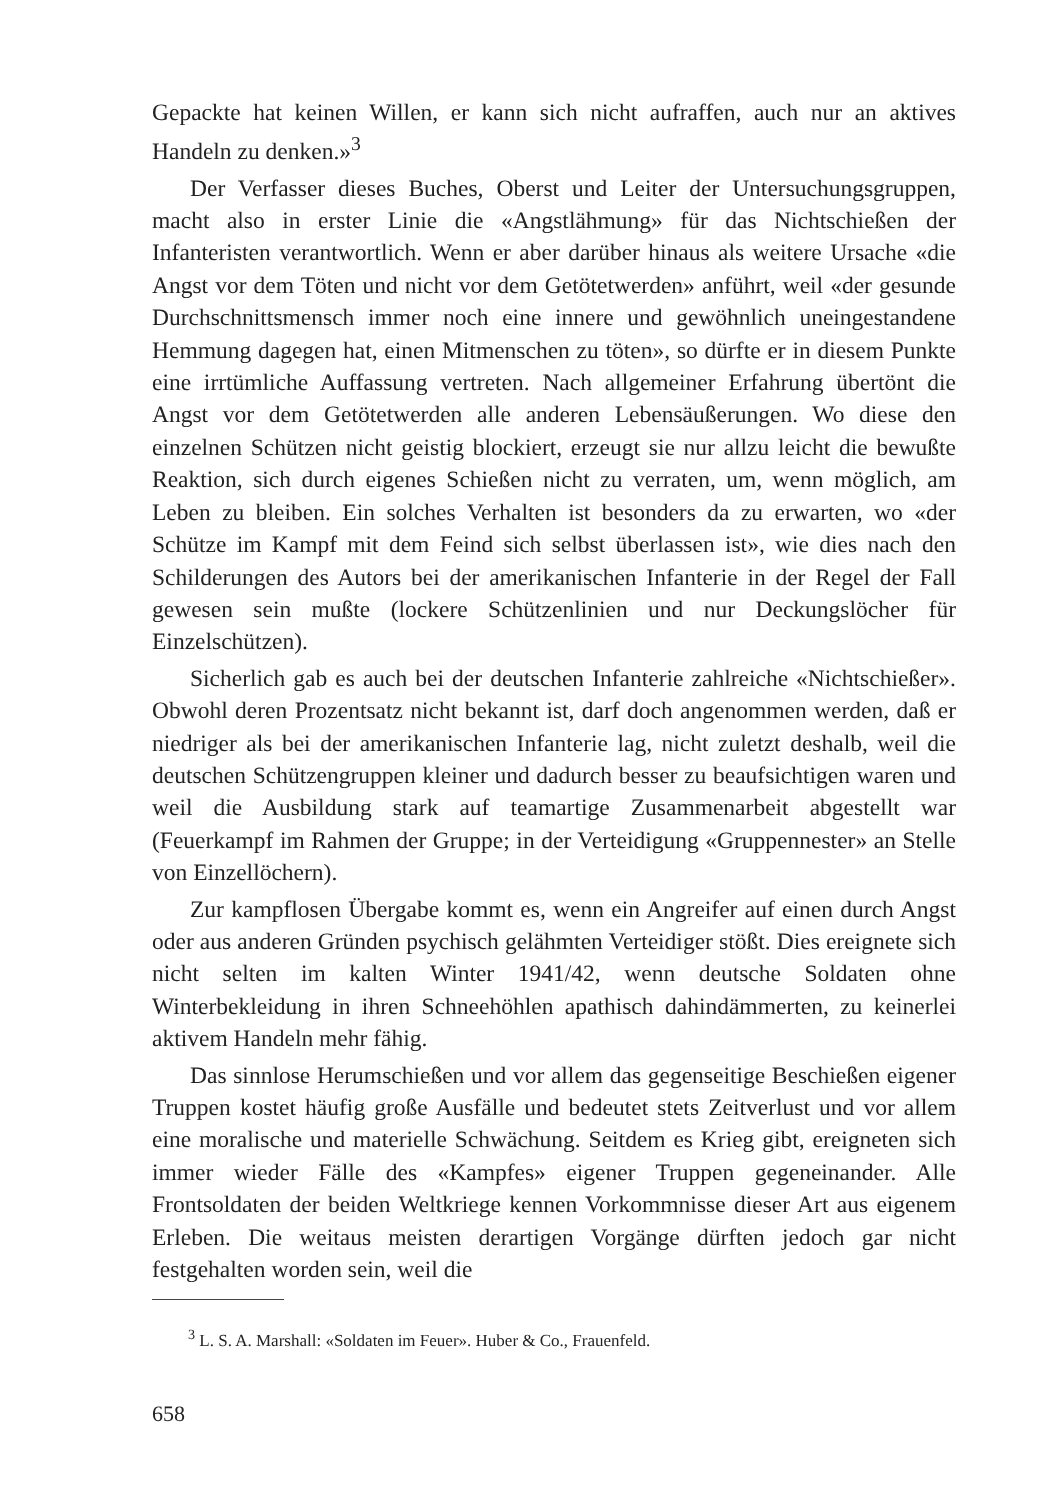Gepackte hat keinen Willen, er kann sich nicht aufraffen, auch nur an aktives Handeln zu denken.»<sup>3</sup>
Der Verfasser dieses Buches, Oberst und Leiter der Untersuchungsgruppen, macht also in erster Linie die «Angstlähmung» für das Nichtschießen der Infanteristen verantwortlich. Wenn er aber darüber hinaus als weitere Ursache «die Angst vor dem Töten und nicht vor dem Getötetwerden» anführt, weil «der gesunde Durchschnittsmensch immer noch eine innere und gewöhnlich uneingestandene Hemmung dagegen hat, einen Mitmenschen zu töten», so dürfte er in diesem Punkte eine irrtümliche Auffassung vertreten. Nach allgemeiner Erfahrung übertönt die Angst vor dem Getötetwerden alle anderen Lebensäußerungen. Wo diese den einzelnen Schützen nicht geistig blockiert, erzeugt sie nur allzu leicht die bewußte Reaktion, sich durch eigenes Schießen nicht zu verraten, um, wenn möglich, am Leben zu bleiben. Ein solches Verhalten ist besonders da zu erwarten, wo «der Schütze im Kampf mit dem Feind sich selbst überlassen ist», wie dies nach den Schilderungen des Autors bei der amerikanischen Infanterie in der Regel der Fall gewesen sein mußte (lockere Schützenlinien und nur Deckungslöcher für Einzelschützen).
Sicherlich gab es auch bei der deutschen Infanterie zahlreiche «Nichtschießer». Obwohl deren Prozentsatz nicht bekannt ist, darf doch angenommen werden, daß er niedriger als bei der amerikanischen Infanterie lag, nicht zuletzt deshalb, weil die deutschen Schützengruppen kleiner und dadurch besser zu beaufsichtigen waren und weil die Ausbildung stark auf teamartige Zusammenarbeit abgestellt war (Feuerkampf im Rahmen der Gruppe; in der Verteidigung «Gruppennester» an Stelle von Einzellöchern).
Zur kampflosen Übergabe kommt es, wenn ein Angreifer auf einen durch Angst oder aus anderen Gründen psychisch gelähmten Verteidiger stößt. Dies ereignete sich nicht selten im kalten Winter 1941/42, wenn deutsche Soldaten ohne Winterbekleidung in ihren Schneehöhlen apathisch dahindämmerten, zu keinerlei aktivem Handeln mehr fähig.
Das sinnlose Herumschießen und vor allem das gegenseitige Beschießen eigener Truppen kostet häufig große Ausfälle und bedeutet stets Zeitverlust und vor allem eine moralische und materielle Schwächung. Seitdem es Krieg gibt, ereigneten sich immer wieder Fälle des «Kampfes» eigener Truppen gegeneinander. Alle Frontsoldaten der beiden Weltkriege kennen Vorkommnisse dieser Art aus eigenem Erleben. Die weitaus meisten derartigen Vorgänge dürften jedoch gar nicht festgehalten worden sein, weil die
<sup>3</sup> L. S. A. Marshall: «Soldaten im Feuer». Huber & Co., Frauenfeld.
658